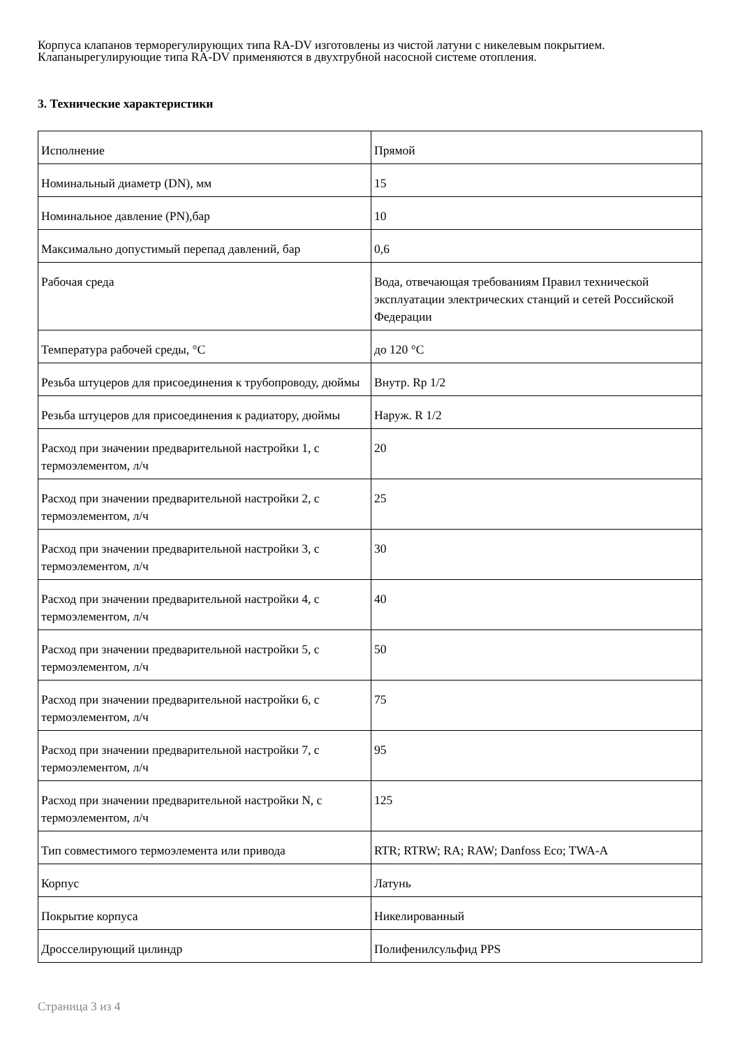Корпуса клапанов терморегулирующих типа RA-DV изготовлены из чистой латуни с никелевым покрытием.
Клапанырегулирующие типа RA-DV применяются в двухтрубной насосной системе отопления.
3. Технические характеристики
| Исполнение | Прямой |
| Номинальный диаметр (DN), мм | 15 |
| Номинальное давление (PN),бар | 10 |
| Максимально допустимый перепад давлений, бар | 0,6 |
| Рабочая среда | Вода, отвечающая требованиям Правил технической эксплуатации электрических станций и сетей Российской Федерации |
| Температура рабочей среды, °С | до 120 °С |
| Резьба штуцеров для присоединения к трубопроводу, дюймы | Внутр. Rp 1/2 |
| Резьба штуцеров для присоединения к радиатору, дюймы | Наруж. R 1/2 |
| Расход при значении предварительной настройки 1, с термоэлементом, л/ч | 20 |
| Расход при значении предварительной настройки 2, с термоэлементом, л/ч | 25 |
| Расход при значении предварительной настройки 3, с термоэлементом, л/ч | 30 |
| Расход при значении предварительной настройки 4, с термоэлементом, л/ч | 40 |
| Расход при значении предварительной настройки 5, с термоэлементом, л/ч | 50 |
| Расход при значении предварительной настройки 6, с термоэлементом, л/ч | 75 |
| Расход при значении предварительной настройки 7, с термоэлементом, л/ч | 95 |
| Расход при значении предварительной настройки N, с термоэлементом, л/ч | 125 |
| Тип совместимого термоэлемента или привода | RTR; RTRW; RA; RAW; Danfoss Eco; TWA-A |
| Корпус | Латунь |
| Покрытие корпуса | Никелированный |
| Дросселирующий цилиндр | Полифенилсульфид PPS |
Страница 3 из 4